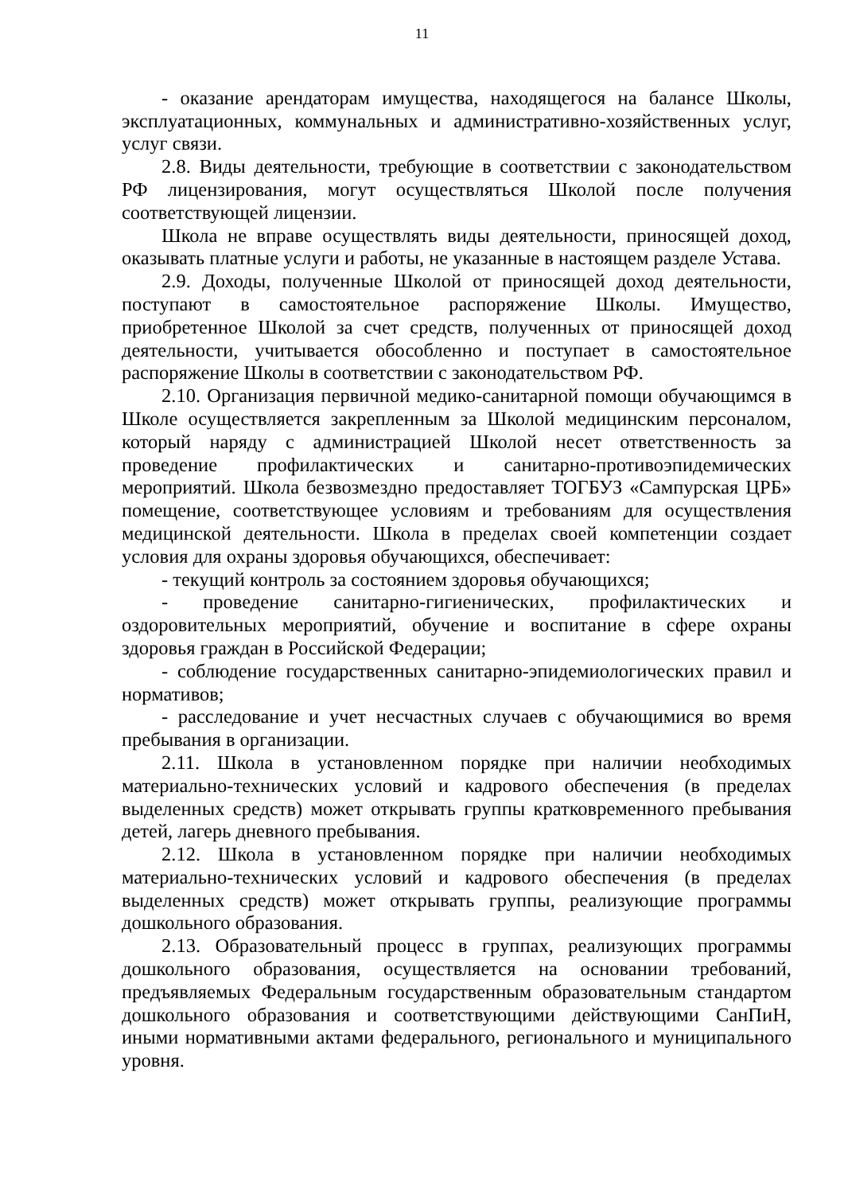11
- оказание арендаторам имущества, находящегося на балансе Школы, эксплуатационных, коммунальных и административно-хозяйственных услуг, услуг связи.
2.8. Виды деятельности, требующие в соответствии с законодательством РФ лицензирования, могут осуществляться Школой после получения соответствующей лицензии.
Школа не вправе осуществлять виды деятельности, приносящей доход, оказывать платные услуги и работы, не указанные в настоящем разделе Устава.
2.9. Доходы, полученные Школой от приносящей доход деятельности, поступают в самостоятельное распоряжение Школы. Имущество, приобретенное Школой за счет средств, полученных от приносящей доход деятельности, учитывается обособленно и поступает в самостоятельное распоряжение Школы в соответствии с законодательством РФ.
2.10. Организация первичной медико-санитарной помощи обучающимся в Школе осуществляется закрепленным за Школой медицинским персоналом, который наряду с администрацией Школой несет ответственность за проведение профилактических и санитарно-противоэпидемических мероприятий. Школа безвозмездно предоставляет ТОГБУЗ «Сампурская ЦРБ» помещение, соответствующее условиям и требованиям для осуществления медицинской деятельности. Школа в пределах своей компетенции создает условия для охраны здоровья обучающихся, обеспечивает:
- текущий контроль за состоянием здоровья обучающихся;
- проведение санитарно-гигиенических, профилактических и оздоровительных мероприятий, обучение и воспитание в сфере охраны здоровья граждан в Российской Федерации;
- соблюдение государственных санитарно-эпидемиологических правил и нормативов;
- расследование и учет несчастных случаев с обучающимися во время пребывания в организации.
2.11. Школа в установленном порядке при наличии необходимых материально-технических условий и кадрового обеспечения (в пределах выделенных средств) может открывать группы кратковременного пребывания детей, лагерь дневного пребывания.
2.12. Школа в установленном порядке при наличии необходимых материально-технических условий и кадрового обеспечения (в пределах выделенных средств) может открывать группы, реализующие программы дошкольного образования.
2.13. Образовательный процесс в группах, реализующих программы дошкольного образования, осуществляется на основании требований, предъявляемых Федеральным государственным образовательным стандартом дошкольного образования и соответствующими действующими СанПиН, иными нормативными актами федерального, регионального и муниципального уровня.